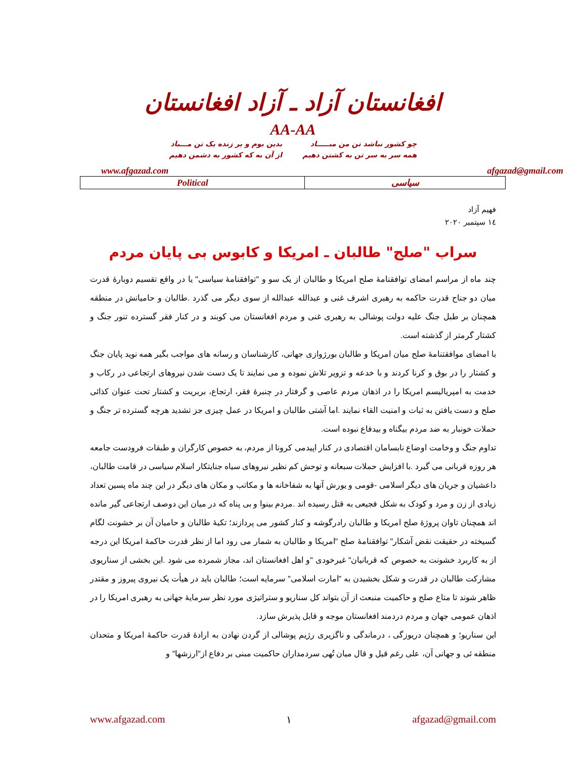افغانستان آزاد ـ آزاد افغانستان
AA-AA
چو کشور نباشد تن من مبـــــاد
همه سر به سر تن به کشتن دهیم
بدین بوم و بر زنده یک تن مـــباد
از آن به که کشور به دشمن دهیم
www.afgazad.com afgazad@gmail.com
| Political | سیاسی |
فهیم آزاد
۱٤ سپتمبر ۲۰۲۰
سراب "صلح" طالبان ـ امریکا و کابوس بی پایان مردم
چند ماه از مراسم امضای توافقنامۀ صلح امریکا و طالبان از یک سو و "توافقنامۀ سیاسی" یا در واقع تقسیم دوبارۀ قدرت میان دو جناح قدرت حاکمه به رهبری اشرف غنی و عبدالله عبدالله از سوی دیگر می گذرد .طالبان و حامیانش در منطقه همچنان بر طبل جنگ علیه دولت پوشالی به رهبری غنی و مردم افغانستان می کوبند و در کنار فقر گسترده تنور جنگ و کشتار گرمتر از گذشته است.
با امضای موافقتنامۀ صلح میان امریکا و طالبان بورژوازی جهانی، کارشناسان و رسانه های مواجب بگیر همه نوید پایان جنگ و کشتار را در بوق و کرنا کردند و با خدعه و تزویر تلاش نموده و می نمایند تا یک دست شدن نیروهای ارتجاعی در رکاب و خدمت به امپریالیسم امریکا را در اذهان مردم عاصی و گرفتار در چنبرۀ فقر، ارتجاع، بربریت و کشتار تحت عنوان کذائی صلح و دست یافتن به ثبات و امنیت القاء نمایند .اما آشتی طالبان و امریکا در عمل چیزی جز تشدید هرچه گسترده تر جنگ و حملات خونبار به ضد مردم بیگناه و بیدفاع نبوده است.
تداوم جنگ و وخامت اوضاع نابسامان اقتصادی در کنار اپیدمی کرونا از مردم، به خصوص کارگران و طبقات فرودست جامعه هر روزه قربانی می گیرد .با افزایش حملات سبعانه و توحش کم نظیر نیروهای سیاه جنایتکار اسلام سیاسی در قامت طالبان، داعشیان و جریان های دیگر اسلامی -قومی و یورش آنها به شفاخانه ها و مکاتب و مکان های دیگر در این چند ماه پسین تعداد زیادی از زن و مرد و کودک به شکل فجیعی به قتل رسیده اند .مردم بینوا و بی پناه که در میان این دوصف ارتجاعی گیر مانده اند همچنان تاوان پروژۀ صلح امریکا و طالبان رادرگوشه و کنار کشور می پردازند؛ تکیۀ طالبان و حامیان آن بر خشونت لگام گسیخته در حقیقت نقض آشکار" توافقنامۀ صلح "امریکا و طالبان به شمار می رود اما از نظر قدرت حاکمۀ امریکا این درجه از به کاربرد خشونت به خصوص که قربانیان" غیرخودی "و اهل افغانستان اند، مجاز شمرده می شود .این بخشی از سناریوی مشارکت طالبان در قدرت و شکل بخشیدن به "امارت اسلامی" سرمایه است؛ طالبان باید در هیأت یک نیروی پیروز و مقتدر ظاهر شوند تا متاع صلح و حاکمیت منبعث از آن بتواند کل سناریو و ستراتیژی مورد نظر سرمایۀ جهانی به رهبری امریکا را در اذهان عمومی جهان و مردم دردمند افغانستان موجه و قابل پذیرش سازد.
این سناریو؛ و همچنان دریوزگی ، درماندگی و ناگزیری رژیم پوشالی از گردن نهادن به ارادۀ قدرت حاکمۀ امریکا و متحدان منطقه ئی و جهانی آن، علی رغم قیل و قال میان تُهی سردمداران حاکمیت مبنی بر دفاع از"ارزشها" و
www.afgazad.com ۱ afgazad@gmail.com